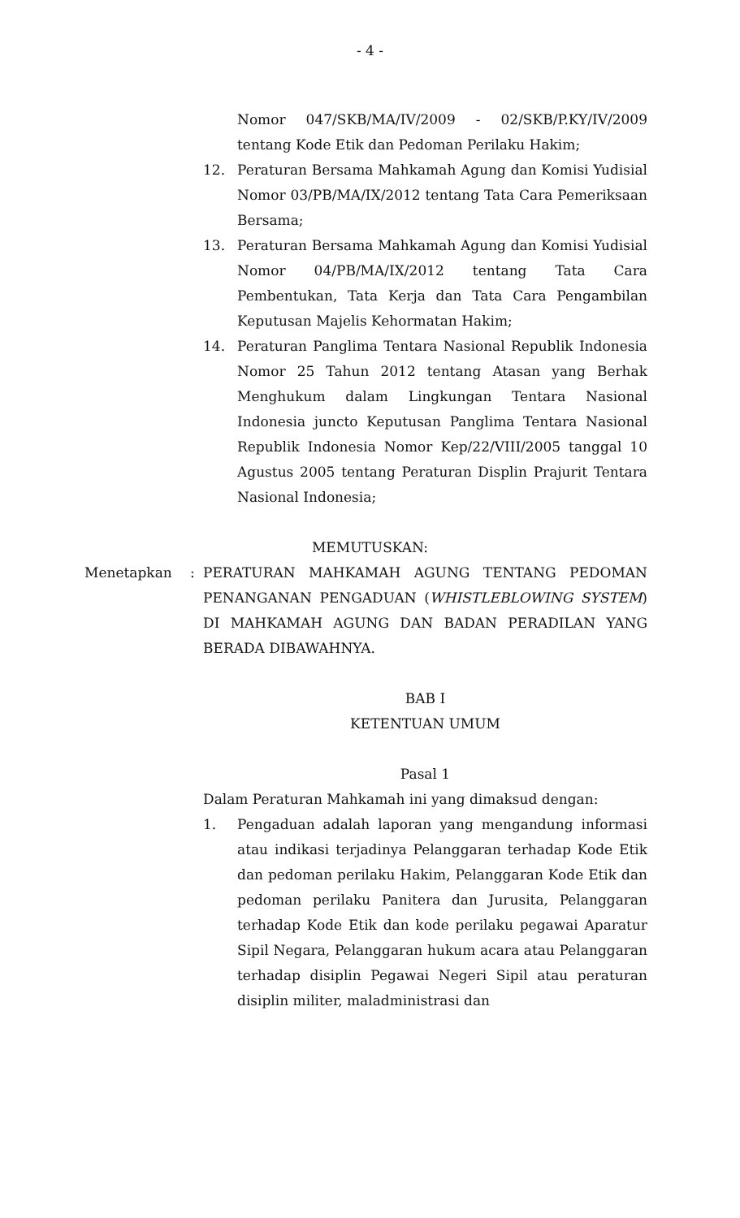- 4 -
Nomor 047/SKB/MA/IV/2009 - 02/SKB/P.KY/IV/2009 tentang Kode Etik dan Pedoman Perilaku Hakim;
12. Peraturan Bersama Mahkamah Agung dan Komisi Yudisial Nomor 03/PB/MA/IX/2012 tentang Tata Cara Pemeriksaan Bersama;
13. Peraturan Bersama Mahkamah Agung dan Komisi Yudisial Nomor 04/PB/MA/IX/2012 tentang Tata Cara Pembentukan, Tata Kerja dan Tata Cara Pengambilan Keputusan Majelis Kehormatan Hakim;
14. Peraturan Panglima Tentara Nasional Republik Indonesia Nomor 25 Tahun 2012 tentang Atasan yang Berhak Menghukum dalam Lingkungan Tentara Nasional Indonesia juncto Keputusan Panglima Tentara Nasional Republik Indonesia Nomor Kep/22/VIII/2005 tanggal 10 Agustus 2005 tentang Peraturan Displin Prajurit Tentara Nasional Indonesia;
MEMUTUSKAN:
Menetapkan: PERATURAN MAHKAMAH AGUNG TENTANG PEDOMAN PENANGANAN PENGADUAN (WHISTLEBLOWING SYSTEM) DI MAHKAMAH AGUNG DAN BADAN PERADILAN YANG BERADA DIBAWAHNYA.
BAB I
KETENTUAN UMUM
Pasal 1
Dalam Peraturan Mahkamah ini yang dimaksud dengan:
1. Pengaduan adalah laporan yang mengandung informasi atau indikasi terjadinya Pelanggaran terhadap Kode Etik dan pedoman perilaku Hakim, Pelanggaran Kode Etik dan pedoman perilaku Panitera dan Jurusita, Pelanggaran terhadap Kode Etik dan kode perilaku pegawai Aparatur Sipil Negara, Pelanggaran hukum acara atau Pelanggaran terhadap disiplin Pegawai Negeri Sipil atau peraturan disiplin militer, maladministrasi dan